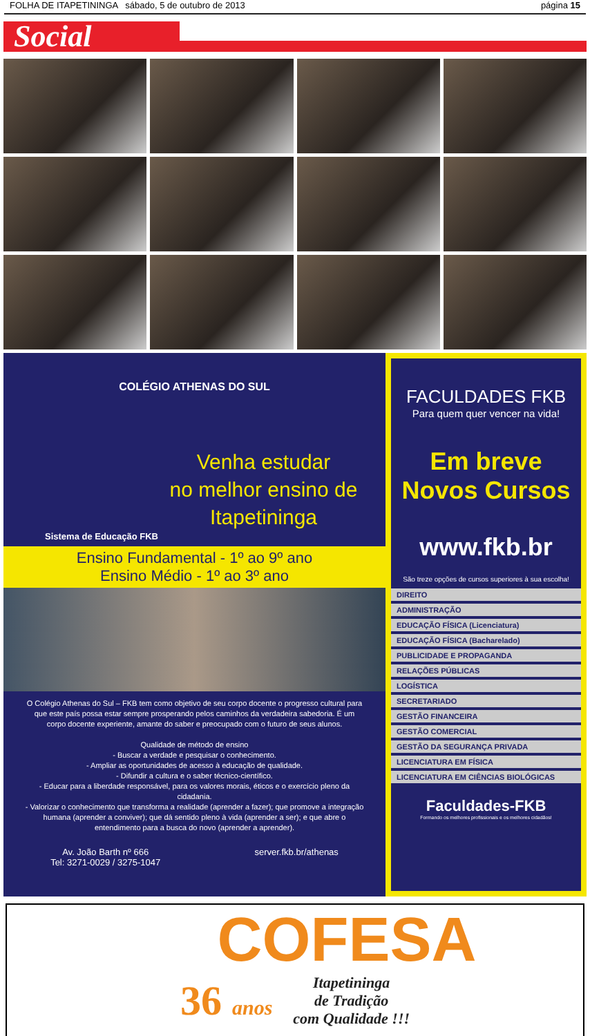FOLHA DE ITAPETININGA sábado, 5 de outubro de 2013 página 15
Social
COLÉGIO ATHENAS DO SUL
Venha estudar
no melhor ensino de
Itapetininga
Sistema de Educação FKB
Ensino Fundamental - 1º ao 9º ano
Ensino Médio - 1º ao 3º ano
O Colégio Athenas do Sul – FKB tem como objetivo de seu corpo docente o progresso cultural para que este país possa estar sempre prosperando pelos caminhos da verdadeira sabedoria. É um corpo docente experiente, amante do saber e preocupado com o futuro de seus alunos.
Qualidade de método de ensino
- Buscar a verdade e pesquisar o conhecimento.
- Ampliar as oportunidades de acesso à educação de qualidade.
- Difundir a cultura e o saber técnico-científico.
- Educar para a liberdade responsável, para os valores morais, éticos e o exercício pleno da cidadania.
- Valorizar o conhecimento que transforma a realidade (aprender a fazer); que promove a integração humana (aprender a conviver); que dá sentido pleno à vida (aprender a ser); e que abre o entendimento para a busca do novo (aprender a aprender).
Av. João Barth nº 666
Tel: 3271-0029 / 3275-1047 server.fkb.br/athenas
FACULDADES FKB
Para quem quer vencer na vida!
Em breve
Novos Cursos
www.fkb.br
São treze opções de cursos superiores à sua escolha!
DIREITO
ADMINISTRAÇÃO
EDUCAÇÃO FÍSICA (Licenciatura)
EDUCAÇÃO FÍSICA (Bacharelado)
PUBLICIDADE E PROPAGANDA
RELAÇÕES PÚBLICAS
LOGÍSTICA
SECRETARIADO
GESTÃO FINANCEIRA
GESTÃO COMERCIAL
GESTÃO DA SEGURANÇA PRIVADA
LICENCIATURA EM FÍSICA
LICENCIATURA EM CIÊNCIAS BIOLÓGICAS
Faculdades-FKB
Formando os melhores profissionais e os melhores cidadãos!
COFESA
36 anos Itapetininga
de Tradição
com Qualidade !!!